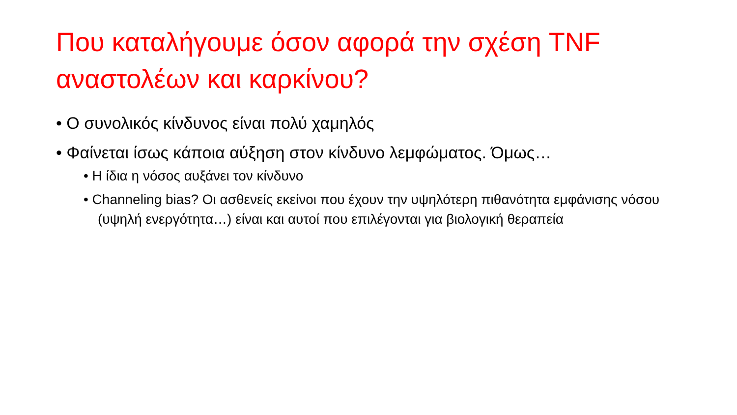Που καταλήγουμε όσον αφορά την σχέση TNF αναστολέων και καρκίνου?
• Ο συνολικός κίνδυνος είναι πολύ χαμηλός
• Φαίνεται ίσως κάποια αύξηση στον κίνδυνο λεμφώματος. Όμως…
• Η ίδια η νόσος αυξάνει τον κίνδυνο
• Channeling bias? Οι ασθενείς εκείνοι που έχουν την υψηλότερη πιθανότητα εμφάνισης νόσου (υψηλή ενεργότητα…) είναι και αυτοί που επιλέγονται για βιολογική θεραπεία